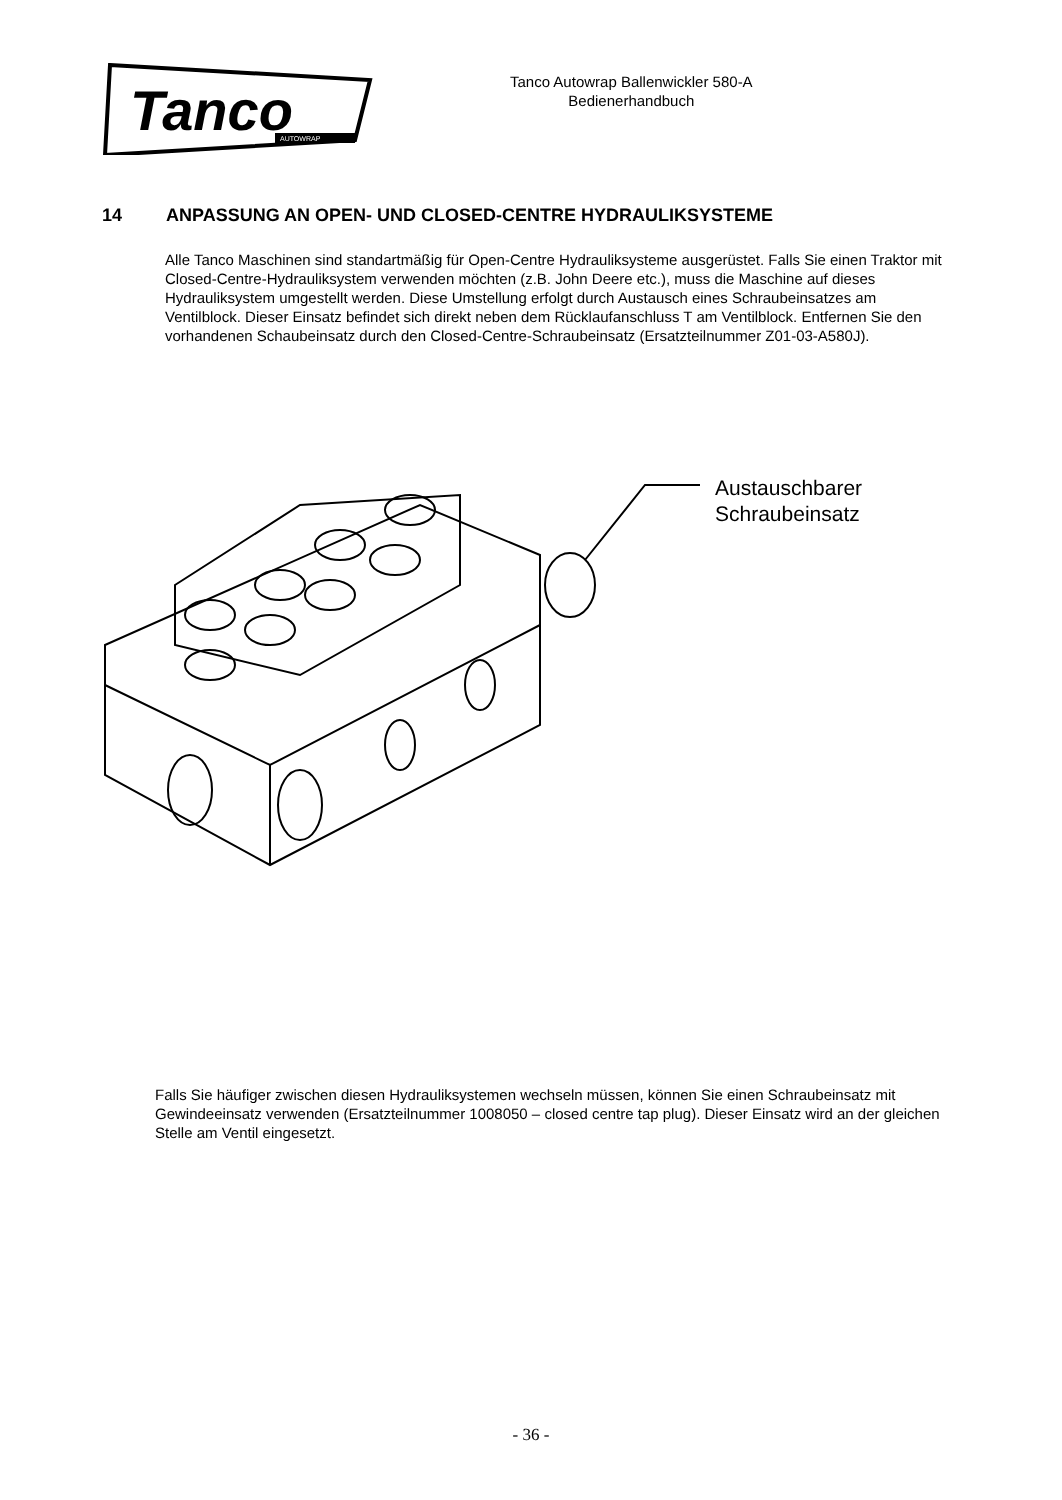Tanco
AUTOWRAP
Tanco Autowrap Ballenwickler 580-A
Bedienerhandbuch
14 ANPASSUNG AN OPEN- UND CLOSED-CENTRE HYDRAULIKSYSTEME
Alle Tanco Maschinen sind standartmäßig für Open-Centre Hydrauliksysteme ausgerüstet. Falls Sie einen Traktor mit Closed-Centre-Hydrauliksystem verwenden möchten (z.B. John Deere etc.), muss die Maschine auf dieses Hydrauliksystem umgestellt werden. Diese Umstellung erfolgt durch Austausch eines Schraubeinsatzes am Ventilblock. Dieser Einsatz befindet sich direkt neben dem Rücklaufanschluss T am Ventilblock. Entfernen Sie den vorhandenen Schaubeinsatz durch den Closed-Centre-Schraubeinsatz (Ersatzteilnummer Z01-03-A580J).
Austauschbarer
Schraubeinsatz
Falls Sie häufiger zwischen diesen Hydrauliksystemen wechseln müssen, können Sie einen Schraubeinsatz mit Gewindeeinsatz verwenden (Ersatzteilnummer 1008050 – closed centre tap plug). Dieser Einsatz wird an der gleichen Stelle am Ventil eingesetzt.
- 36 -